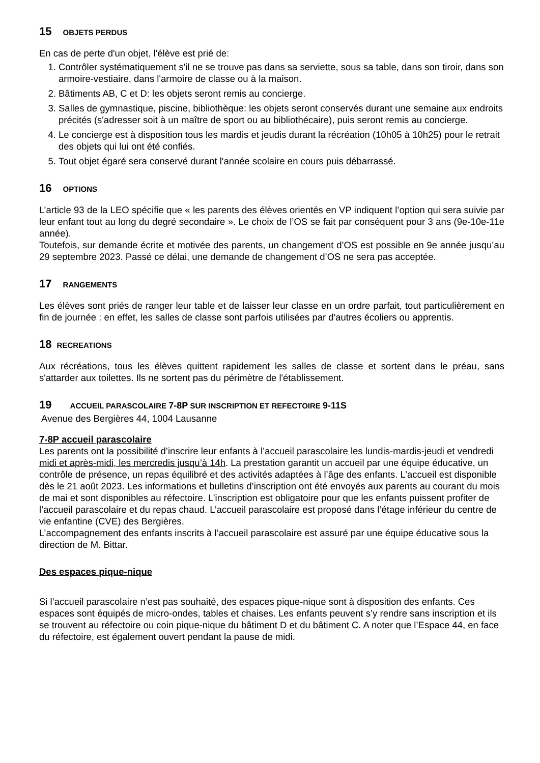15 OBJETS PERDUS
En cas de perte d'un objet, l'élève est prié de:
1. Contrôler systématiquement s'il ne se trouve pas dans sa serviette, sous sa table, dans son tiroir, dans son armoire-vestiaire, dans l'armoire de classe ou à la maison.
2. Bâtiments AB, C et D: les objets seront remis au concierge.
3. Salles de gymnastique, piscine, bibliothèque: les objets seront conservés durant une semaine aux endroits précités (s'adresser soit à un maître de sport ou au bibliothécaire), puis seront remis au concierge.
4. Le concierge est à disposition tous les mardis et jeudis durant la récréation (10h05 à 10h25) pour le retrait des objets qui lui ont été confiés.
5. Tout objet égaré sera conservé durant l'année scolaire en cours puis débarrassé.
16 OPTIONS
L’article 93 de la LEO spécifie que « les parents des élèves orientés en VP indiquent l’option qui sera suivie par leur enfant tout au long du degré secondaire ». Le choix de l’OS se fait par conséquent pour 3 ans (9e-10e-11e année).
Toutefois, sur demande écrite et motivée des parents, un changement d’OS est possible en 9e année jusqu’au 29 septembre 2023. Passé ce délai, une demande de changement d’OS ne sera pas acceptée.
17 RANGEMENTS
Les élèves sont priés de ranger leur table et de laisser leur classe en un ordre parfait, tout particulièrement en fin de journée : en effet, les salles de classe sont parfois utilisées par d'autres écoliers ou apprentis.
18 RECREATIONS
Aux récréations, tous les élèves quittent rapidement les salles de classe et sortent dans le préau, sans s'attarder aux toilettes. Ils ne sortent pas du périmètre de l'établissement.
19 ACCUEIL PARASCOLAIRE 7-8P SUR INSCRIPTION ET REFECTOIRE 9-11S
Avenue des Bergières 44, 1004 Lausanne
7-8P accueil parascolaire
Les parents ont la possibilité d’inscrire leur enfants à l’accueil parascolaire les lundis-mardis-jeudi et vendredi midi et après-midi, les mercredis jusqu’à 14h. La prestation garantit un accueil par une équipe éducative, un contrôle de présence, un repas équilibré et des activités adaptées à l’âge des enfants. L’accueil est disponible dès le 21 août 2023. Les informations et bulletins d’inscription ont été envoyés aux parents au courant du mois de mai et sont disponibles au réfectoire. L’inscription est obligatoire pour que les enfants puissent profiter de l’accueil parascolaire et du repas chaud. L’accueil parascolaire est proposé dans l’étage inférieur du centre de vie enfantine (CVE) des Bergières.
L’accompagnement des enfants inscrits à l’accueil parascolaire est assuré par une équipe éducative sous la direction de M. Bittar.
Des espaces pique-nique
Si l’accueil parascolaire n’est pas souhaité, des espaces pique-nique sont à disposition des enfants. Ces espaces sont équipés de micro-ondes, tables et chaises. Les enfants peuvent s’y rendre sans inscription et ils se trouvent au réfectoire ou coin pique-nique du bâtiment D et du bâtiment C. A noter que l’Espace 44, en face du réfectoire, est également ouvert pendant la pause de midi.